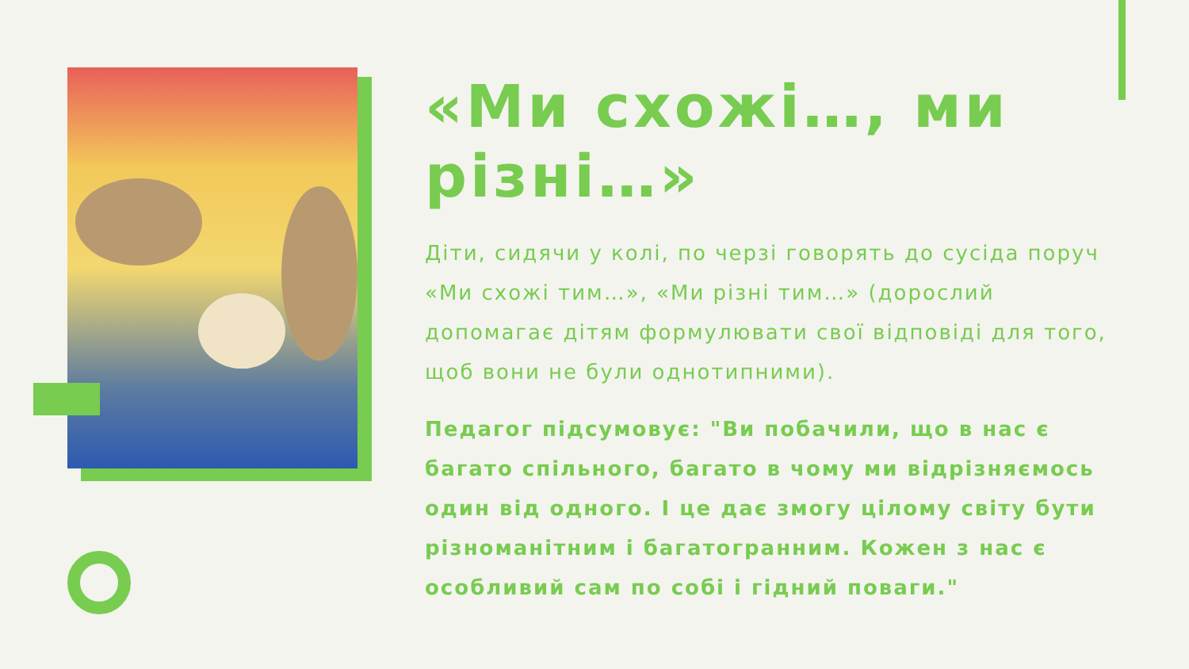«Ми схожі…, ми різні…»
Діти, сидячи у колі, по черзі говорять до сусіда поруч «Ми схожі тим…», «Ми різні тим…» (дорослий допомагає дітям формулювати свої відповіді для того, щоб вони не були однотипними).
Педагог підсумовує: "Ви побачили, що в нас є багато спільного, багато в чому ми відрізняємось один від одного. І це дає змогу цілому світу бути різноманітним і багатогранним. Кожен з нас є особливий сам по собі і гідний поваги."